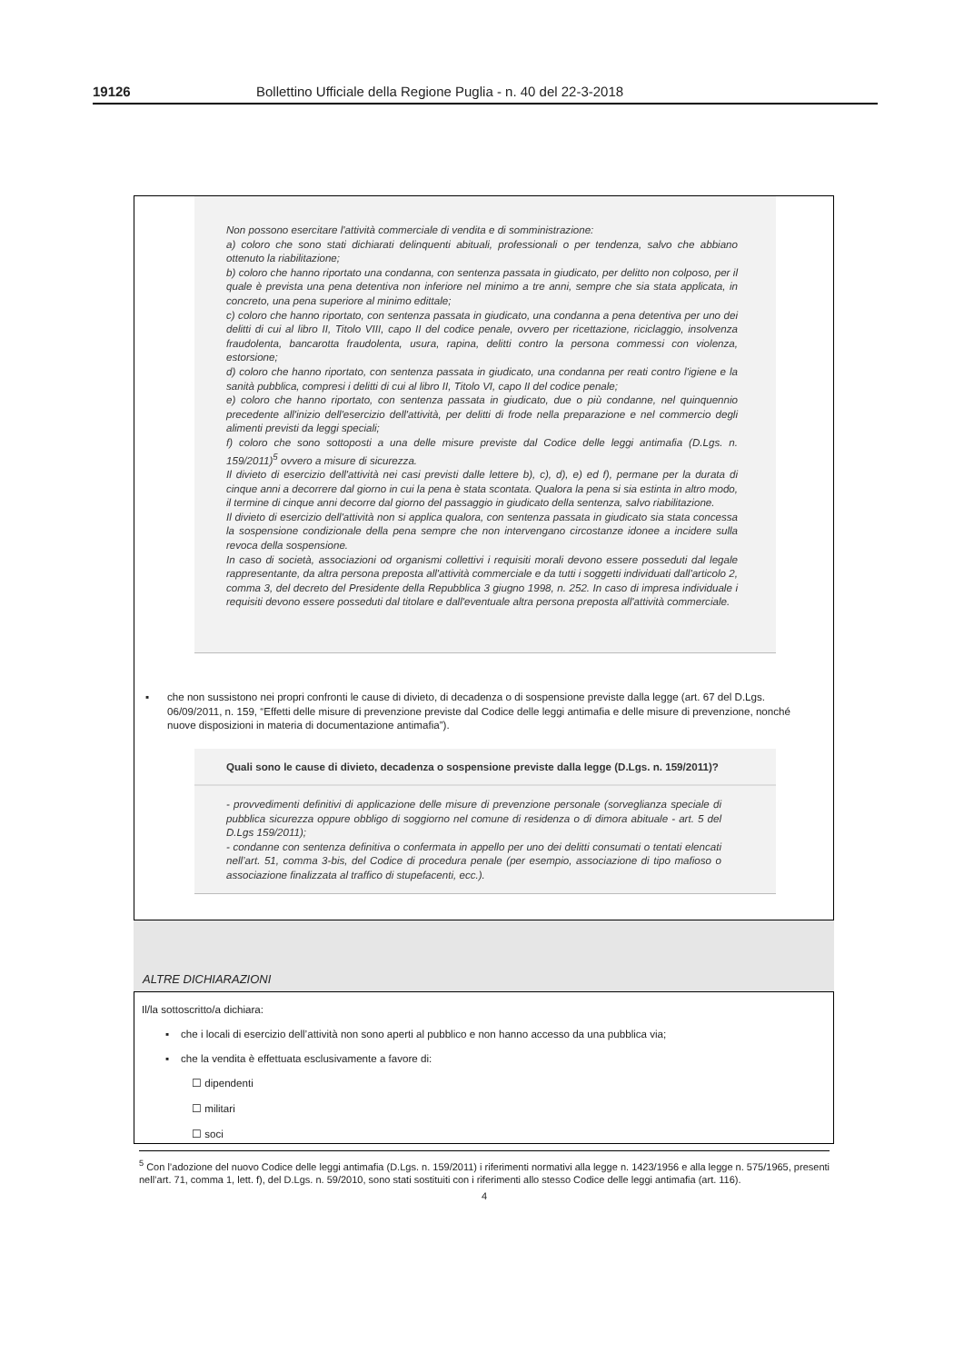19126 Bollettino Ufficiale della Regione Puglia - n. 40 del 22-3-2018
Non possono esercitare l'attività commerciale di vendita e di somministrazione:
a) coloro che sono stati dichiarati delinquenti abituali, professionali o per tendenza, salvo che abbiano ottenuto la riabilitazione;
b) coloro che hanno riportato una condanna, con sentenza passata in giudicato, per delitto non colposo, per il quale è prevista una pena detentiva non inferiore nel minimo a tre anni, sempre che sia stata applicata, in concreto, una pena superiore al minimo edittale;
c) coloro che hanno riportato, con sentenza passata in giudicato, una condanna a pena detentiva per uno dei delitti di cui al libro II, Titolo VIII, capo II del codice penale, ovvero per ricettazione, riciclaggio, insolvenza fraudolenta, bancarotta fraudolenta, usura, rapina, delitti contro la persona commessi con violenza, estorsione;
d) coloro che hanno riportato, con sentenza passata in giudicato, una condanna per reati contro l'igiene e la sanità pubblica, compresi i delitti di cui al libro II, Titolo VI, capo II del codice penale;
e) coloro che hanno riportato, con sentenza passata in giudicato, due o più condanne, nel quinquennio precedente all'inizio dell'esercizio dell'attività, per delitti di frode nella preparazione e nel commercio degli alimenti previsti da leggi speciali;
f) coloro che sono sottoposti a una delle misure previste dal Codice delle leggi antimafia (D.Lgs. n. 159/2011)<sup>5</sup> ovvero a misure di sicurezza.
Il divieto di esercizio dell'attività nei casi previsti dalle lettere b), c), d), e) ed f), permane per la durata di cinque anni a decorrere dal giorno in cui la pena è stata scontata. Qualora la pena si sia estinta in altro modo, il termine di cinque anni decorre dal giorno del passaggio in giudicato della sentenza, salvo riabilitazione.
Il divieto di esercizio dell'attività non si applica qualora, con sentenza passata in giudicato sia stata concessa la sospensione condizionale della pena sempre che non intervengano circostanze idonee a incidere sulla revoca della sospensione.
In caso di società, associazioni od organismi collettivi i requisiti morali devono essere posseduti dal legale rappresentante, da altra persona preposta all'attività commerciale e da tutti i soggetti individuati dall'articolo 2, comma 3, del decreto del Presidente della Repubblica 3 giugno 1998, n. 252. In caso di impresa individuale i requisiti devono essere posseduti dal titolare e dall'eventuale altra persona preposta all'attività commerciale.
▪ che non sussistono nei propri confronti le cause di divieto, di decadenza o di sospensione previste dalla legge (art. 67 del D.Lgs. 06/09/2011, n. 159, “Effetti delle misure di prevenzione previste dal Codice delle leggi antimafia e delle misure di prevenzione, nonché nuove disposizioni in materia di documentazione antimafia”).
Quali sono le cause di divieto, decadenza o sospensione previste dalla legge (D.Lgs. n. 159/2011)?
- provvedimenti definitivi di applicazione delle misure di prevenzione personale (sorveglianza speciale di pubblica sicurezza oppure obbligo di soggiorno nel comune di residenza o di dimora abituale - art. 5 del D.Lgs 159/2011);
- condanne con sentenza definitiva o confermata in appello per uno dei delitti consumati o tentati elencati nell’art. 51, comma 3-bis, del Codice di procedura penale (per esempio, associazione di tipo mafioso o associazione finalizzata al traffico di stupefacenti, ecc.).
ALTRE DICHIARAZIONI
Il/la sottoscritto/a dichiara:
▪ che i locali di esercizio dell’attività non sono aperti al pubblico e non hanno accesso da una pubblica via;
▪ che la vendita è effettuata esclusivamente a favore di:
☐ dipendenti
☐ militari
☐ soci
<sup>5</sup> Con l’adozione del nuovo Codice delle leggi antimafia (D.Lgs. n. 159/2011) i riferimenti normativi alla legge n. 1423/1956 e alla legge n. 575/1965, presenti nell’art. 71, comma 1, lett. f), del D.Lgs. n. 59/2010, sono stati sostituiti con i riferimenti allo stesso Codice delle leggi antimafia (art. 116).
4